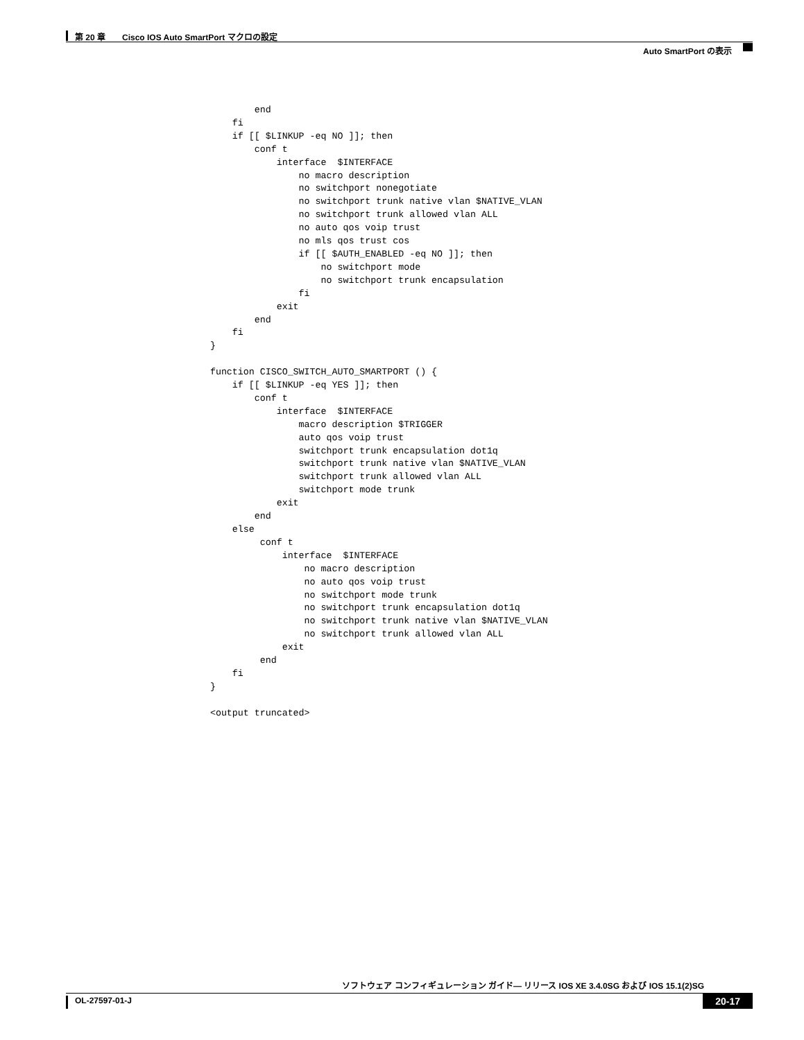第 20 章　　Cisco IOS Auto SmartPort マクロの設定
Auto SmartPort の表示
            end
        fi
        if [[ $LINKUP -eq NO ]]; then
            conf t
                interface  $INTERFACE
                    no macro description
                    no switchport nonegotiate
                    no switchport trunk native vlan $NATIVE_VLAN
                    no switchport trunk allowed vlan ALL
                    no auto qos voip trust
                    no mls qos trust cos
                    if [[ $AUTH_ENABLED -eq NO ]]; then
                        no switchport mode
                        no switchport trunk encapsulation
                    fi
                exit
            end
        fi
    }

    function CISCO_SWITCH_AUTO_SMARTPORT () {
        if [[ $LINKUP -eq YES ]]; then
            conf t
                interface  $INTERFACE
                    macro description $TRIGGER
                    auto qos voip trust
                    switchport trunk encapsulation dot1q
                    switchport trunk native vlan $NATIVE_VLAN
                    switchport trunk allowed vlan ALL
                    switchport mode trunk
                exit
            end
        else
             conf t
                 interface  $INTERFACE
                     no macro description
                     no auto qos voip trust
                     no switchport mode trunk
                     no switchport trunk encapsulation dot1q
                     no switchport trunk native vlan $NATIVE_VLAN
                     no switchport trunk allowed vlan ALL
                 exit
             end
        fi
    }

    <output truncated>
ソフトウェア コンフィギュレーション ガイド— リリース IOS XE 3.4.0SG および IOS 15.1(2)SG
OL-27597-01-J 20-17